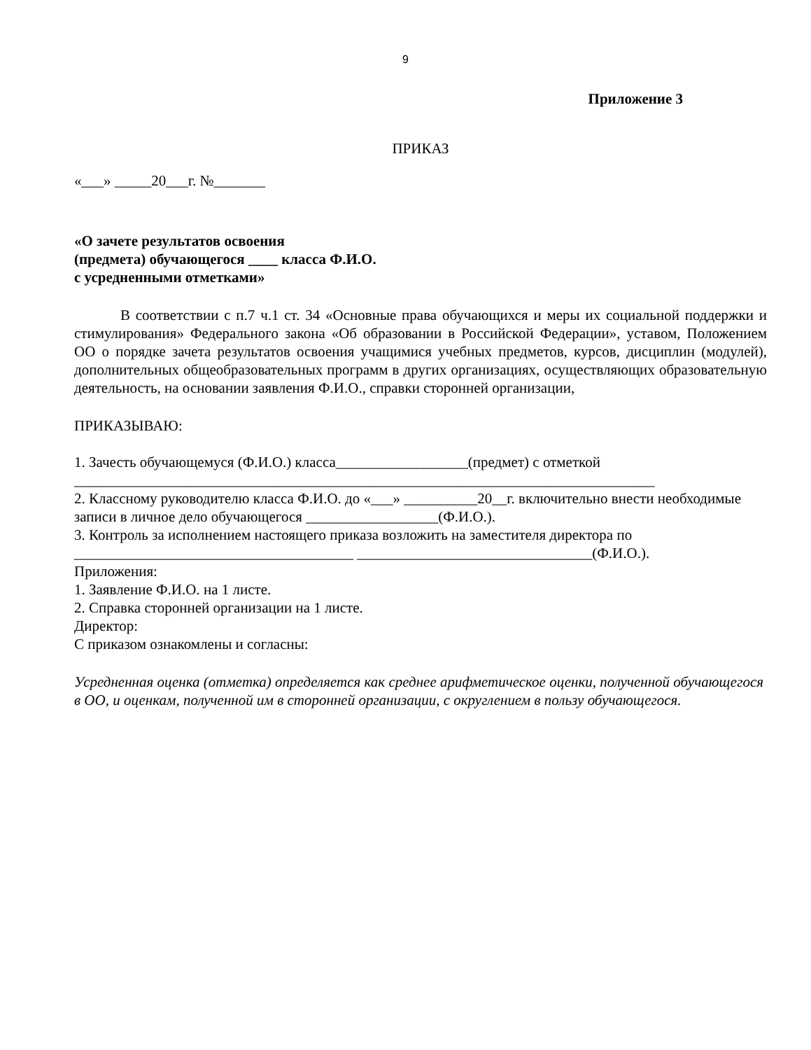9
Приложение 3
ПРИКАЗ
«___» _____20___г. №_______
«О зачете результатов освоения
(предмета) обучающегося ____ класса Ф.И.О.
с усредненными отметками»
В соответствии с п.7 ч.1 ст. 34 «Основные права обучающихся и меры их социальной поддержки и стимулирования» Федерального закона «Об образовании в Российской Федерации», уставом, Положением ОО о порядке зачета результатов освоения учащимися учебных предметов, курсов, дисциплин (модулей), дополнительных общеобразовательных программ в других организациях, осуществляющих образовательную деятельность, на основании заявления Ф.И.О., справки сторонней организации,
ПРИКАЗЫВАЮ:
1. Зачесть обучающемуся (Ф.И.О.) класса__________________(предмет) с отметкой
_______________________________________________________________________________
2. Классному руководителю класса Ф.И.О. до «___» __________20__г. включительно внести необходимые записи в личное дело обучающегося __________________(Ф.И.О.).
3. Контроль за исполнением настоящего приказа возложить на заместителя директора по
______________________________________ ________________________________(Ф.И.О.).
Приложения:
1. Заявление Ф.И.О. на 1 листе.
2. Справка сторонней организации на 1 листе.
Директор:
С приказом ознакомлены и согласны:
Усредненная оценка (отметка) определяется как среднее арифметическое оценки, полученной обучающегося в ОО, и оценкам, полученной им в сторонней организации, с округлением в пользу обучающегося.